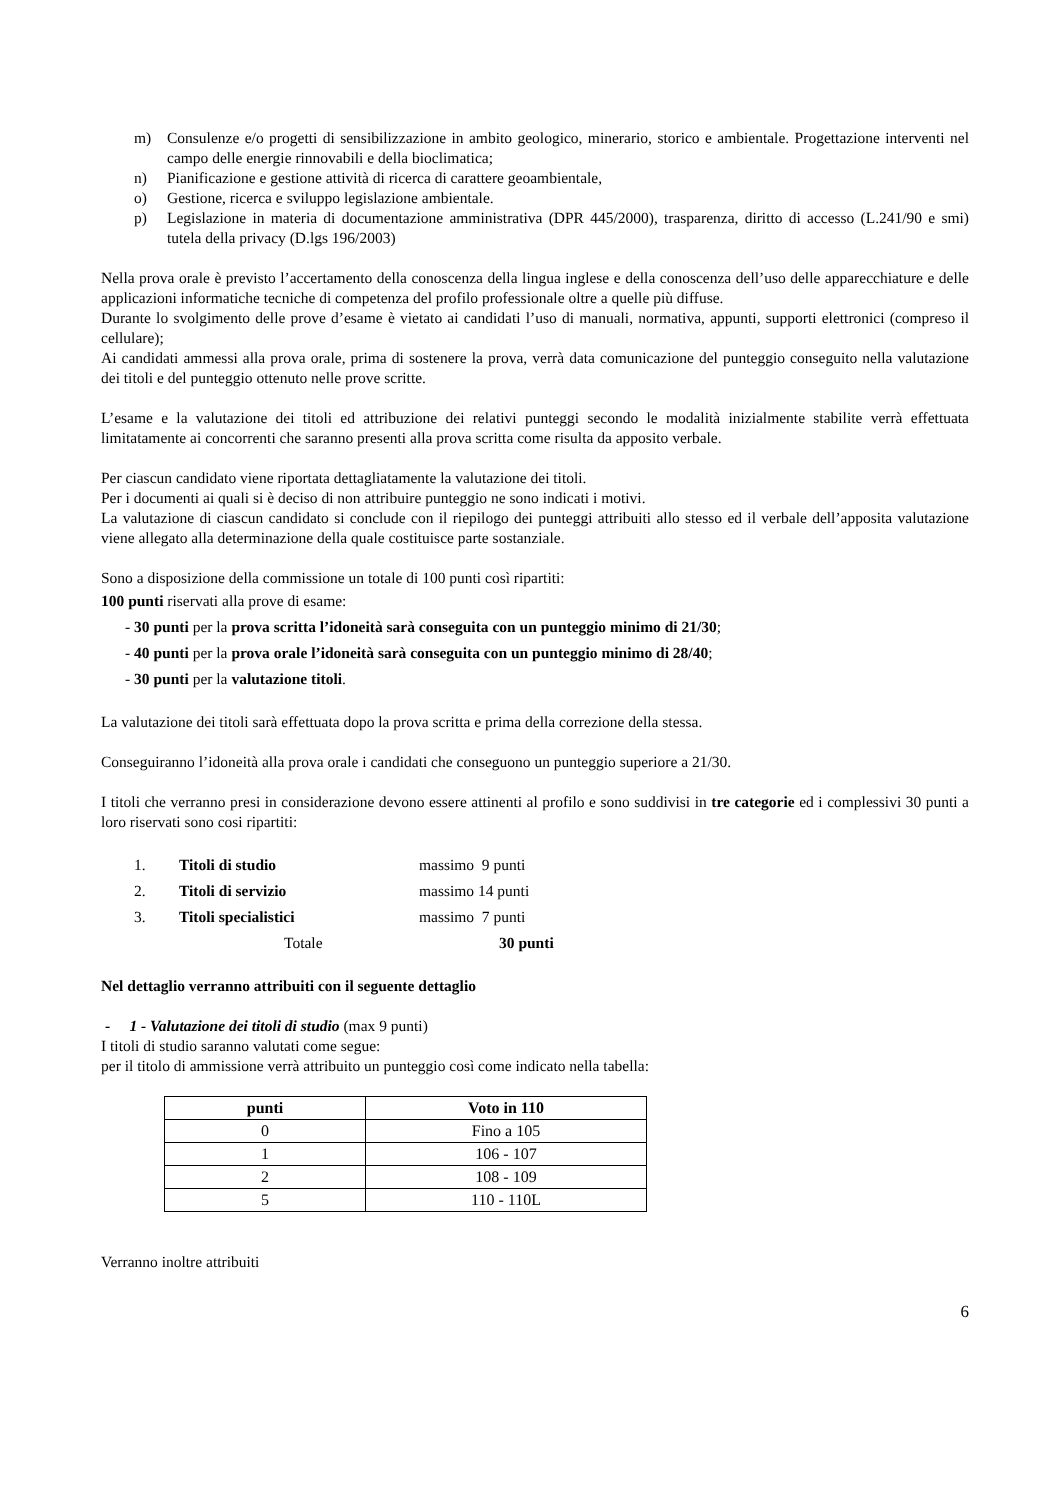m) Consulenze e/o progetti di sensibilizzazione in ambito geologico, minerario, storico e ambientale. Progettazione interventi nel campo delle energie rinnovabili e della bioclimatica;
n) Pianificazione e gestione attività di ricerca di carattere geoambientale,
o) Gestione, ricerca e sviluppo legislazione ambientale.
p) Legislazione in materia di documentazione amministrativa (DPR 445/2000), trasparenza, diritto di accesso (L.241/90 e smi) tutela della privacy (D.lgs 196/2003)
Nella prova orale è previsto l’accertamento della conoscenza della lingua inglese e della conoscenza dell’uso delle apparecchiature e delle applicazioni informatiche tecniche di competenza del profilo professionale oltre a quelle più diffuse.
Durante lo svolgimento delle prove d’esame è vietato ai candidati l’uso di manuali, normativa, appunti, supporti elettronici (compreso il cellulare);
Ai candidati ammessi alla prova orale, prima di sostenere la prova, verrà data comunicazione del punteggio conseguito nella valutazione dei titoli e del punteggio ottenuto nelle prove scritte.
L’esame e la valutazione dei titoli ed attribuzione dei relativi punteggi secondo le modalità inizialmente stabilite verrà effettuata limitatamente ai concorrenti che saranno presenti alla prova scritta come risulta da apposito verbale.
Per ciascun candidato viene riportata dettagliatamente la valutazione dei titoli.
Per i documenti ai quali si è deciso di non attribuire punteggio ne sono indicati i motivi.
La valutazione di ciascun candidato si conclude con il riepilogo dei punteggi attribuiti allo stesso ed il verbale dell’apposita valutazione viene allegato alla determinazione della quale costituisce parte sostanziale.
Sono a disposizione della commissione un totale di 100 punti così ripartiti:
100 punti riservati alla prove di esame:
- 30 punti per la prova scritta l’idoneità sarà conseguita con un punteggio minimo di 21/30;
- 40 punti per la prova orale l’idoneità sarà conseguita con un punteggio minimo di 28/40;
- 30 punti per la valutazione titoli.
La valutazione dei titoli sarà effettuata dopo la prova scritta e prima della correzione della stessa.
Conseguiranno l’idoneità alla prova orale i candidati che conseguono un punteggio superiore a 21/30.
I titoli che verranno presi in considerazione devono essere attinenti al profilo e sono suddivisi in tre categorie ed i complessivi 30 punti a loro riservati sono cosi ripartiti:
| 1. | Titoli di studio | massimo 9 punti |
| 2. | Titoli di servizio | massimo 14 punti |
| 3. | Titoli specialistici | massimo 7 punti |
| | Totale | 30 punti |
Nel dettaglio verranno attribuiti con il seguente dettaglio
- 1 - Valutazione dei titoli di studio (max 9 punti)
I titoli di studio saranno valutati come segue:
per il titolo di ammissione verrà attribuito un punteggio così come indicato nella tabella:
| punti | Voto in 110 |
| --- | --- |
| 0 | Fino a 105 |
| 1 | 106 - 107 |
| 2 | 108 - 109 |
| 5 | 110 - 110L |
Verranno inoltre attribuiti
6